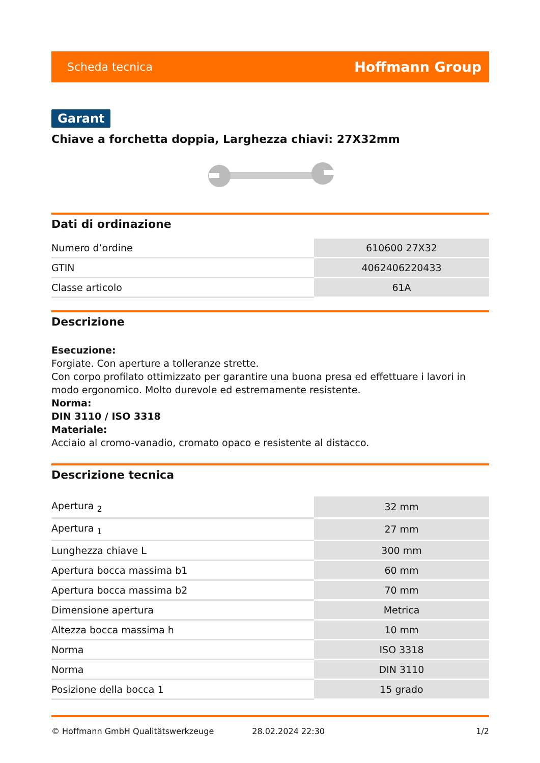Scheda tecnica Hoffmann Group
Garant
Chiave a forchetta doppia, Larghezza chiavi: 27X32mm
Dati di ordinazione
| Numero d’ordine | 610600 27X32 |
| GTIN | 4062406220433 |
| Classe articolo | 61A |
Descrizione
Esecuzione:
Forgiate. Con aperture a tolleranze strette.
Con corpo profilato ottimizzato per garantire una buona presa ed effettuare i lavori in modo ergonomico. Molto durevole ed estremamente resistente.
Norma:
DIN 3110 / ISO 3318
Materiale:
Acciaio al cromo-vanadio, cromato opaco e resistente al distacco.
Descrizione tecnica
| Apertura <sub>2</sub> | 32 mm |
| Apertura <sub>1</sub> | 27 mm |
| Lunghezza chiave L | 300 mm |
| Apertura bocca massima b1 | 60 mm |
| Apertura bocca massima b2 | 70 mm |
| Dimensione apertura | Metrica |
| Altezza bocca massima h | 10 mm |
| Norma | ISO 3318 |
| Norma | DIN 3110 |
| Posizione della bocca 1 | 15 grado |
© Hoffmann GmbH Qualitätswerkzeuge 28.02.2024 22:30 1/2